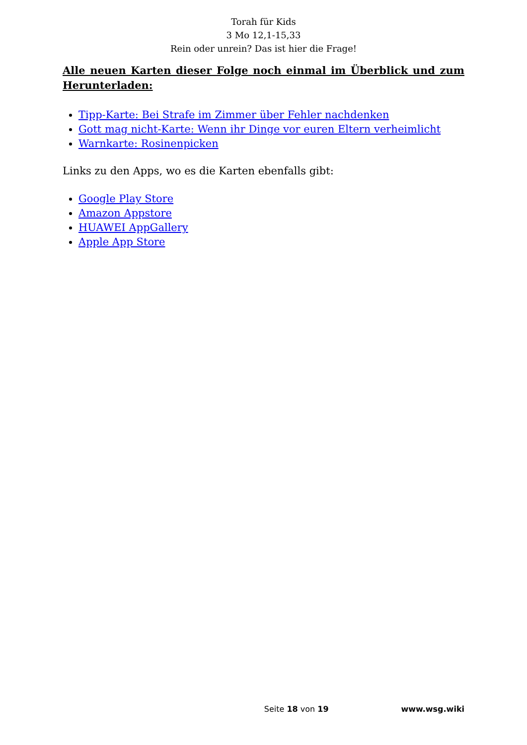Torah für Kids
3 Mo 12,1-15,33
Rein oder unrein? Das ist hier die Frage!
Alle neuen Karten dieser Folge noch einmal im Überblick und zum Herunterladen:
Tipp-Karte: Bei Strafe im Zimmer über Fehler nachdenken
Gott mag nicht-Karte: Wenn ihr Dinge vor euren Eltern verheimlicht
Warnkarte: Rosinenpicken
Links zu den Apps, wo es die Karten ebenfalls gibt:
Google Play Store
Amazon Appstore
HUAWEI AppGallery
Apple App Store
Seite 18 von 19 www.wsg.wiki